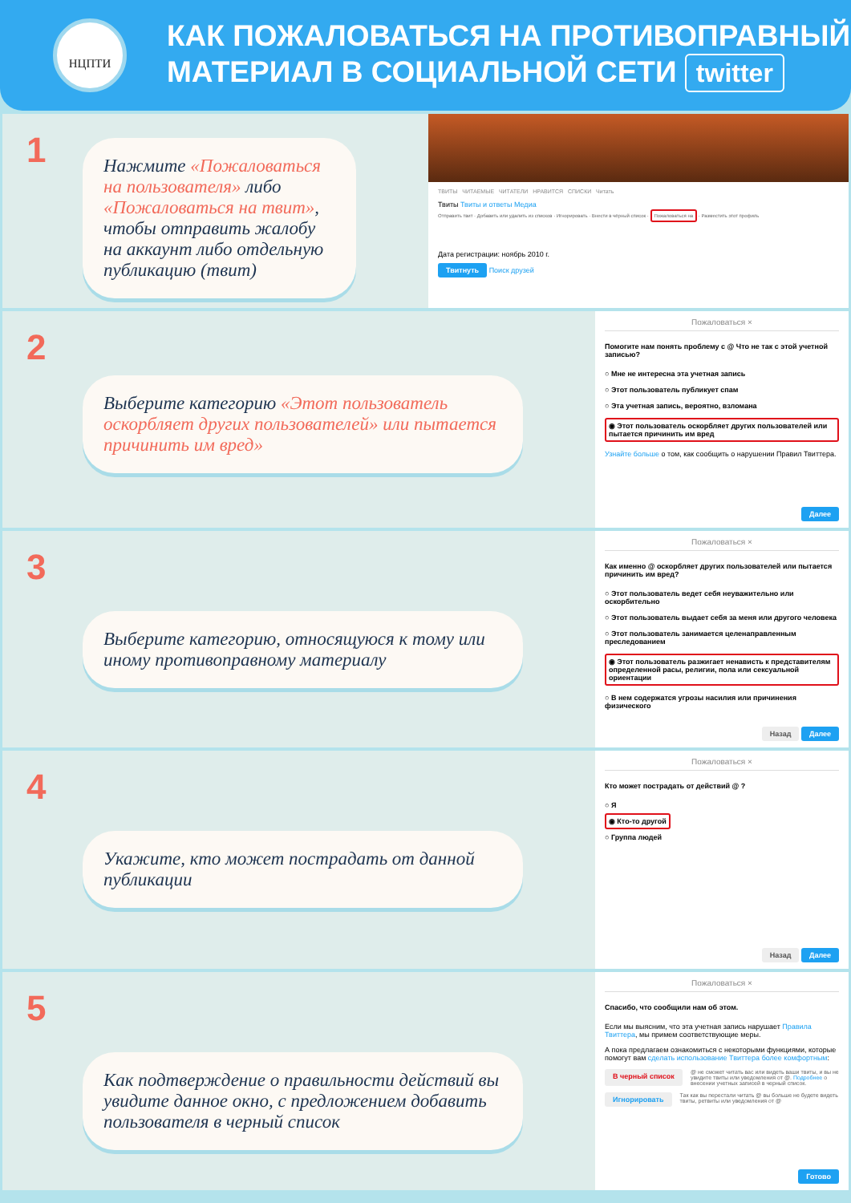НЦПТИ
КАК ПОЖАЛОВАТЬСЯ НА ПРОТИВОПРАВНЫЙ
МАТЕРИАЛ В СОЦИАЛЬНОЙ СЕТИ twitter
1
Нажмите «Пожаловаться на пользователя» либо «Пожаловаться на твит», чтобы отправить жалобу на аккаунт либо отдельную публикацию (твит)
ТВИТЫ ЧИТАЕМЫЕ ЧИТАТЕЛИ НРАВИТСЯ СПИСКИ Читать
Твиты Твиты и ответы Медиа
Отправить твит · Добавить или удалить из списков · Игнорировать · Внести в чёрный список · Пожаловаться на · Разместить этот профиль
Дата регистрации: ноябрь 2010 г.
Твитнуть
Поиск друзей
2
Выберите категорию «Этот пользователь оскорбляет других пользователей» или пытается причинить им вред»
Пожаловаться ×
Помогите нам понять проблему с @ Что не так с этой учетной записью?
○ Мне не интересна эта учетная запись
○ Этот пользователь публикует спам
○ Эта учетная запись, вероятно, взломана
◉ Этот пользователь оскорбляет других пользователей или пытается причинить им вред
Узнайте больше о том, как сообщить о нарушении Правил Твиттера.
Далее
3
Выберите категорию, относящуюся к тому или иному противоправному материалу
Пожаловаться ×
Как именно @ оскорбляет других пользователей или пытается причинить им вред?
○ Этот пользователь ведет себя неуважительно или оскорбительно
○ Этот пользователь выдает себя за меня или другого человека
○ Этот пользователь занимается целенаправленным преследованием
◉ Этот пользователь разжигает ненависть к представителям определенной расы, религии, пола или сексуальной ориентации
○ В нем содержатся угрозы насилия или причинения физического
Назад Далее
4
Укажите, кто может пострадать от данной публикации
Пожаловаться ×
Кто может пострадать от действий @ ?
○ Я
◉ Кто-то другой
○ Группа людей
Назад Далее
5
Как подтверждение о правильности действий вы увидите данное окно, с предложением добавить пользователя в черный список
Пожаловаться ×
Спасибо, что сообщили нам об этом.
Если мы выясним, что эта учетная запись нарушает Правила Твиттера, мы примем соответствующие меры.
А пока предлагаем ознакомиться с некоторыми функциями, которые помогут вам сделать использование Твиттера более комфортным:
В черный список @ не сможет читать вас или видеть ваши твиты, и вы не увидите твиты или уведомления от @. Подробнее о внесении учетных записей в черный список.
Игнорировать Так как вы перестали читать @ вы больше не будете видеть твиты, ретвиты или уведомления от @
Готово